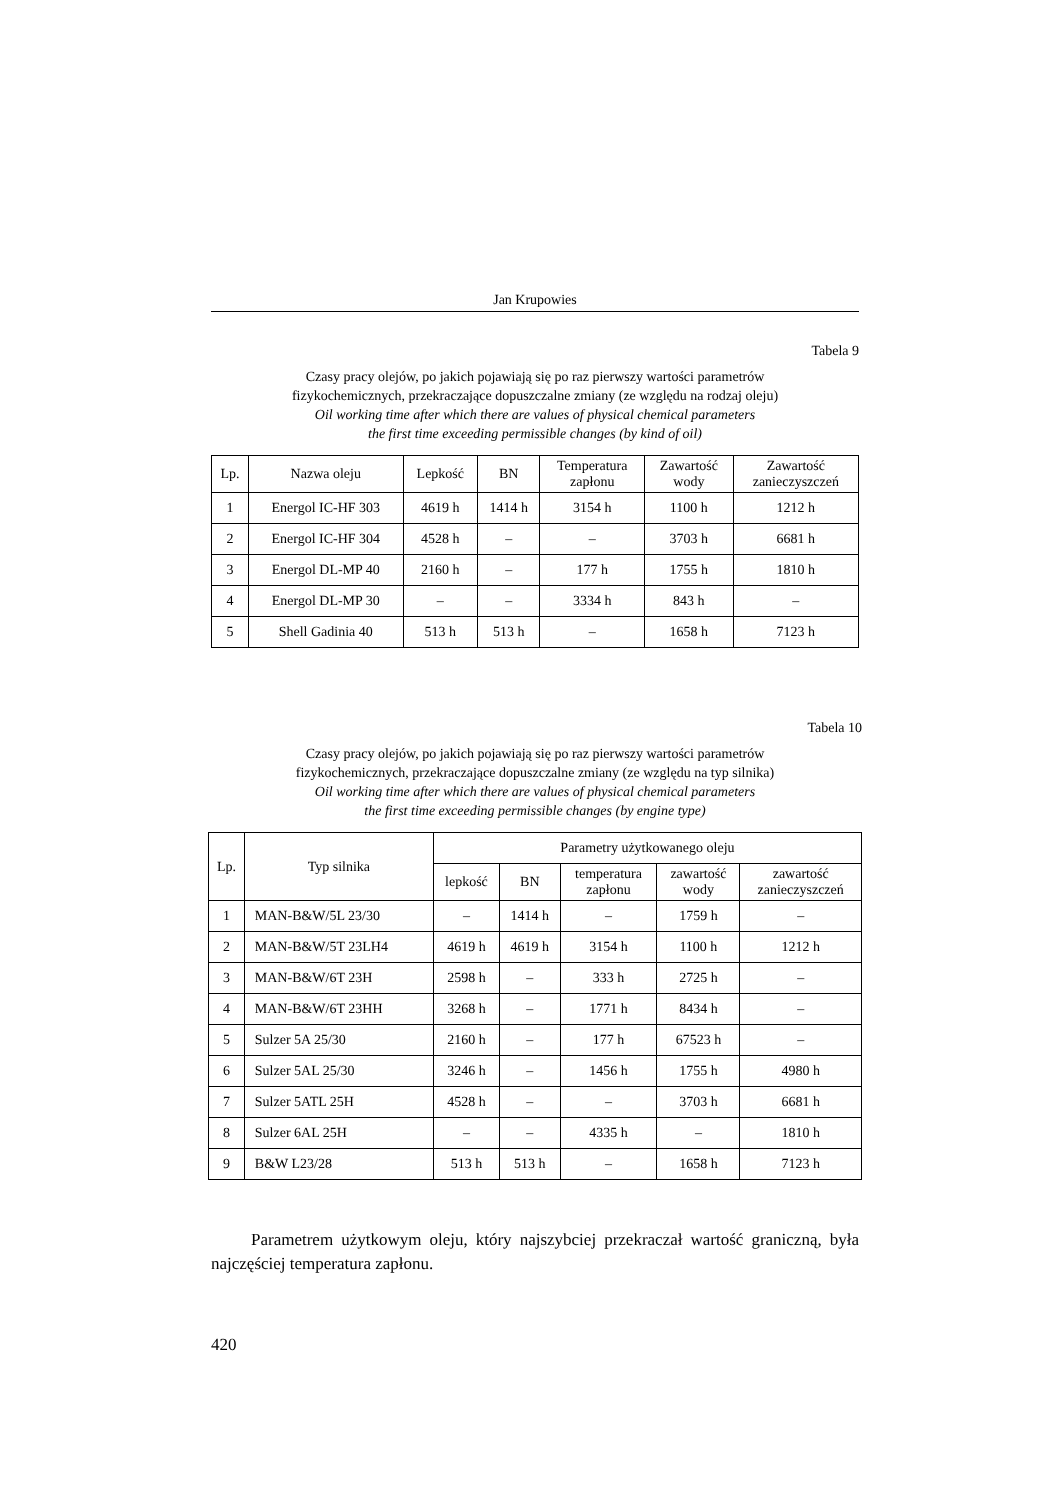Jan Krupowies
Tabela 9
Czasy pracy olejów, po jakich pojawiają się po raz pierwszy wartości parametrów
fizykochemicznych, przekraczające dopuszczalne zmiany (ze względu na rodzaj oleju)
Oil working time after which there are values of physical chemical parameters
the first time exceeding permissible changes (by kind of oil)
| Lp. | Nazwa oleju | Lepkość | BN | Temperatura zapłonu | Zawartość wody | Zawartość zanieczyszczeń |
| --- | --- | --- | --- | --- | --- | --- |
| 1 | Energol IC-HF 303 | 4619 h | 1414 h | 3154 h | 1100 h | 1212 h |
| 2 | Energol IC-HF 304 | 4528 h | – | – | 3703 h | 6681 h |
| 3 | Energol DL-MP 40 | 2160 h | – | 177 h | 1755 h | 1810 h |
| 4 | Energol DL-MP 30 | – | – | 3334 h | 843 h | – |
| 5 | Shell Gadinia 40 | 513 h | 513 h | – | 1658 h | 7123 h |
Tabela 10
Czasy pracy olejów, po jakich pojawiają się po raz pierwszy wartości parametrów
fizykochemicznych, przekraczające dopuszczalne zmiany (ze względu na typ silnika)
Oil working time after which there are values of physical chemical parameters
the first time exceeding permissible changes (by engine type)
| Lp. | Typ silnika | Parametry użytkowanego oleju | | | | |
| --- | --- | --- | --- | --- | --- | --- |
| | | lepkość | BN | temperatura zapłonu | zawartość wody | zawartość zanieczyszczeń |
| 1 | MAN-B&W/5L 23/30 | – | 1414 h | – | 1759 h | – |
| 2 | MAN-B&W/5T 23LH4 | 4619 h | 4619 h | 3154 h | 1100 h | 1212 h |
| 3 | MAN-B&W/6T 23H | 2598 h | – | 333 h | 2725 h | – |
| 4 | MAN-B&W/6T 23HH | 3268 h | – | 1771 h | 8434 h | – |
| 5 | Sulzer 5A 25/30 | 2160 h | – | 177 h | 67523 h | – |
| 6 | Sulzer 5AL 25/30 | 3246 h | – | 1456 h | 1755 h | 4980 h |
| 7 | Sulzer 5ATL 25H | 4528 h | – | – | 3703 h | 6681 h |
| 8 | Sulzer 6AL 25H | – | – | 4335 h | – | 1810 h |
| 9 | B&W L23/28 | 513 h | 513 h | – | 1658 h | 7123 h |
Parametrem użytkowym oleju, który najszybciej przekraczał wartość graniczną, była najczęściej temperatura zapłonu.
420